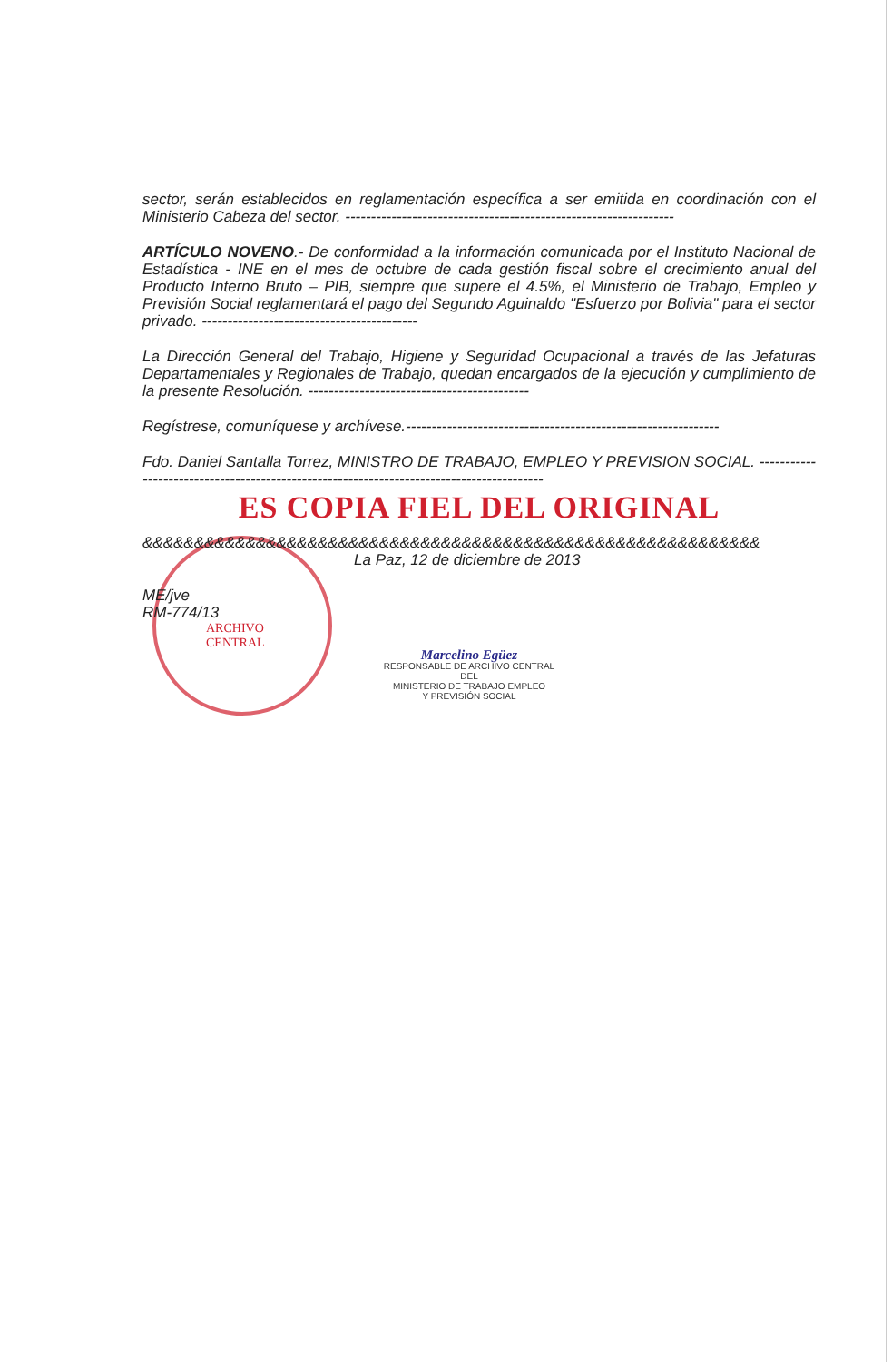sector, serán establecidos en reglamentación específica a ser emitida en coordinación con el Ministerio Cabeza del sector. ----------------------------------------------------------------
ARTÍCULO NOVENO.- De conformidad a la información comunicada por el Instituto Nacional de Estadística - INE en el mes de octubre de cada gestión fiscal sobre el crecimiento anual del Producto Interno Bruto – PIB, siempre que supere el 4.5%, el Ministerio de Trabajo, Empleo y Previsión Social reglamentará el pago del Segundo Aguinaldo "Esfuerzo por Bolivia" para el sector privado. ------------------------------------------
La Dirección General del Trabajo, Higiene y Seguridad Ocupacional a través de las Jefaturas Departamentales y Regionales de Trabajo, quedan encargados de la ejecución y cumplimiento de la presente Resolución. -------------------------------------------
Regístrese, comuníquese y archívese.-------------------------------------------------------------
Fdo. Daniel Santalla Torrez, MINISTRO DE TRABAJO, EMPLEO Y PREVISION SOCIAL. -----------------------------------------------------------------------------------------
ES COPIA FIEL DEL ORIGINAL
&&&&&&&&&&&&&&&&&&&&&&&&&&&&&&&&&&&&&&&&&&&&&&&&&&&&&&&&&&&&
La Paz, 12 de diciembre de 2013
ME/jve
RM-774/13
ARCHIVO
CENTRAL
Marcelino Egüez
RESPONSABLE DE ARCHIVO CENTRAL DEL
MINISTERIO DE TRABAJO EMPLEO
Y PREVISIÓN SOCIAL